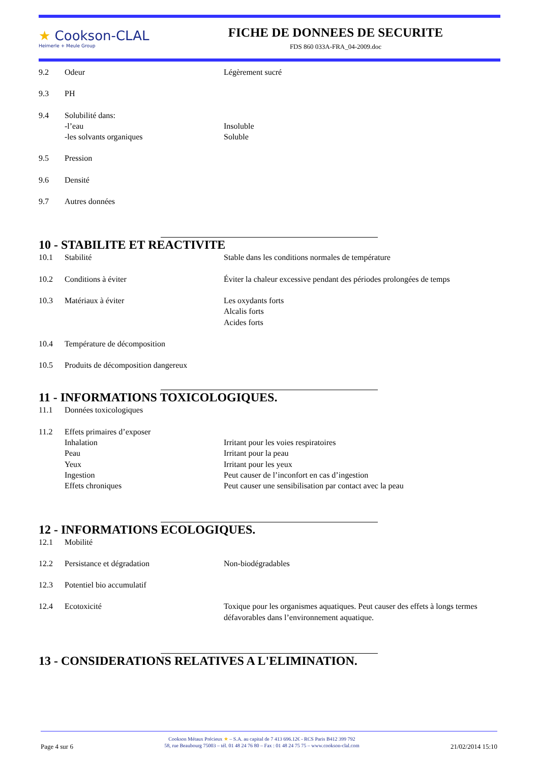★ Cookson-CLAL
Heimerle + Meule Group
FICHE DE DONNEES DE SECURITE
FDS 860 033A-FRA_04-2009.doc
9.2 Odeur Légèrement sucré
9.3 PH
9.4 Solubilité dans:
-l’eau Insoluble
-les solvants organiques Soluble
9.5 Pression
9.6 Densité
9.7 Autres données
10 - STABILITE ET REACTIVITE
10.1 Stabilité Stable dans les conditions normales de température
10.2 Conditions à éviter Éviter la chaleur excessive pendant des périodes prolongées de temps
10.3 Matériaux à éviter Les oxydants forts
Alcalis forts
Acides forts
10.4 Température de décomposition
10.5 Produits de décomposition dangereux
11 - INFORMATIONS TOXICOLOGIQUES.
11.1 Données toxicologiques
11.2 Effets primaires d’exposer
Inhalation
Peau
Yeux
Ingestion
Effets chroniques
Irritant pour les voies respiratoires
Irritant pour la peau
Irritant pour les yeux
Peut causer de l’inconfort en cas d’ingestion
Peut causer une sensibilisation par contact avec la peau
12 - INFORMATIONS ECOLOGIQUES.
12.1 Mobilité
12.2 Persistance et dégradation Non-biodégradables
12.3 Potentiel bio accumulatif
12.4 Ecotoxicité Toxique pour les organismes aquatiques. Peut causer des effets à longs termes défavorables dans l’environnement aquatique.
13 - CONSIDERATIONS RELATIVES A L'ELIMINATION.
Page 4 sur 6
Cookson Métaux Précieux ★ – S.A. au capital de 7 413 696.12€ - RCS Paris B412 399 792
58, rue Beaubourg 75003 – tél. 01 48 24 76 80 – Fax : 01 48 24 75 75 – www.cookson-clal.com
21/02/2014 15:10